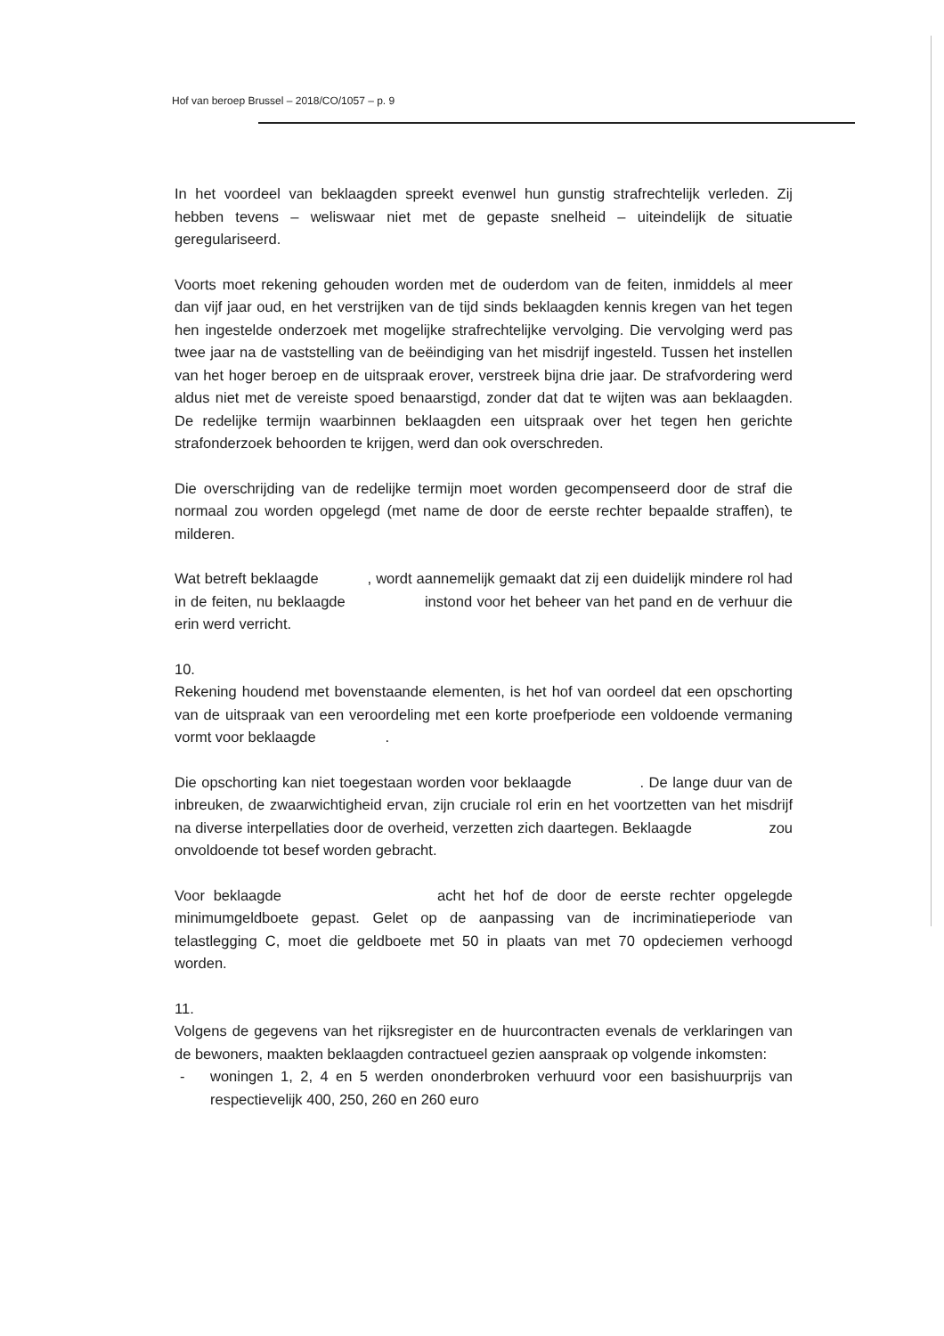Hof van beroep Brussel – 2018/CO/1057 – p. 9
In het voordeel van beklaagden spreekt evenwel hun gunstig strafrechtelijk verleden. Zij hebben tevens – weliswaar niet met de gepaste snelheid – uiteindelijk de situatie geregulariseerd.
Voorts moet rekening gehouden worden met de ouderdom van de feiten, inmiddels al meer dan vijf jaar oud, en het verstrijken van de tijd sinds beklaagden kennis kregen van het tegen hen ingestelde onderzoek met mogelijke strafrechtelijke vervolging. Die vervolging werd pas twee jaar na de vaststelling van de beëindiging van het misdrijf ingesteld. Tussen het instellen van het hoger beroep en de uitspraak erover, verstreek bijna drie jaar. De strafvordering werd aldus niet met de vereiste spoed benaarstigd, zonder dat dat te wijten was aan beklaagden. De redelijke termijn waarbinnen beklaagden een uitspraak over het tegen hen gerichte strafonderzoek behoorden te krijgen, werd dan ook overschreden.
Die overschrijding van de redelijke termijn moet worden gecompenseerd door de straf die normaal zou worden opgelegd (met name de door de eerste rechter bepaalde straffen), te milderen.
Wat betreft beklaagde , wordt aannemelijk gemaakt dat zij een duidelijk mindere rol had in de feiten, nu beklaagde instond voor het beheer van het pand en de verhuur die erin werd verricht.
10.
Rekening houdend met bovenstaande elementen, is het hof van oordeel dat een opschorting van de uitspraak van een veroordeling met een korte proefperiode een voldoende vermaning vormt voor beklaagde .
Die opschorting kan niet toegestaan worden voor beklaagde . De lange duur van de inbreuken, de zwaarwichtigheid ervan, zijn cruciale rol erin en het voortzetten van het misdrijf na diverse interpellaties door de overheid, verzetten zich daartegen. Beklaagde zou onvoldoende tot besef worden gebracht.
Voor beklaagde acht het hof de door de eerste rechter opgelegde minimumgeldboete gepast. Gelet op de aanpassing van de incriminatieperiode van telastlegging C, moet die geldboete met 50 in plaats van met 70 opdeciemen verhoogd worden.
11.
Volgens de gegevens van het rijksregister en de huurcontracten evenals de verklaringen van de bewoners, maakten beklaagden contractueel gezien aanspraak op volgende inkomsten:
- woningen 1, 2, 4 en 5 werden ononderbroken verhuurd voor een basishuurprijs van respectievelijk 400, 250, 260 en 260 euro